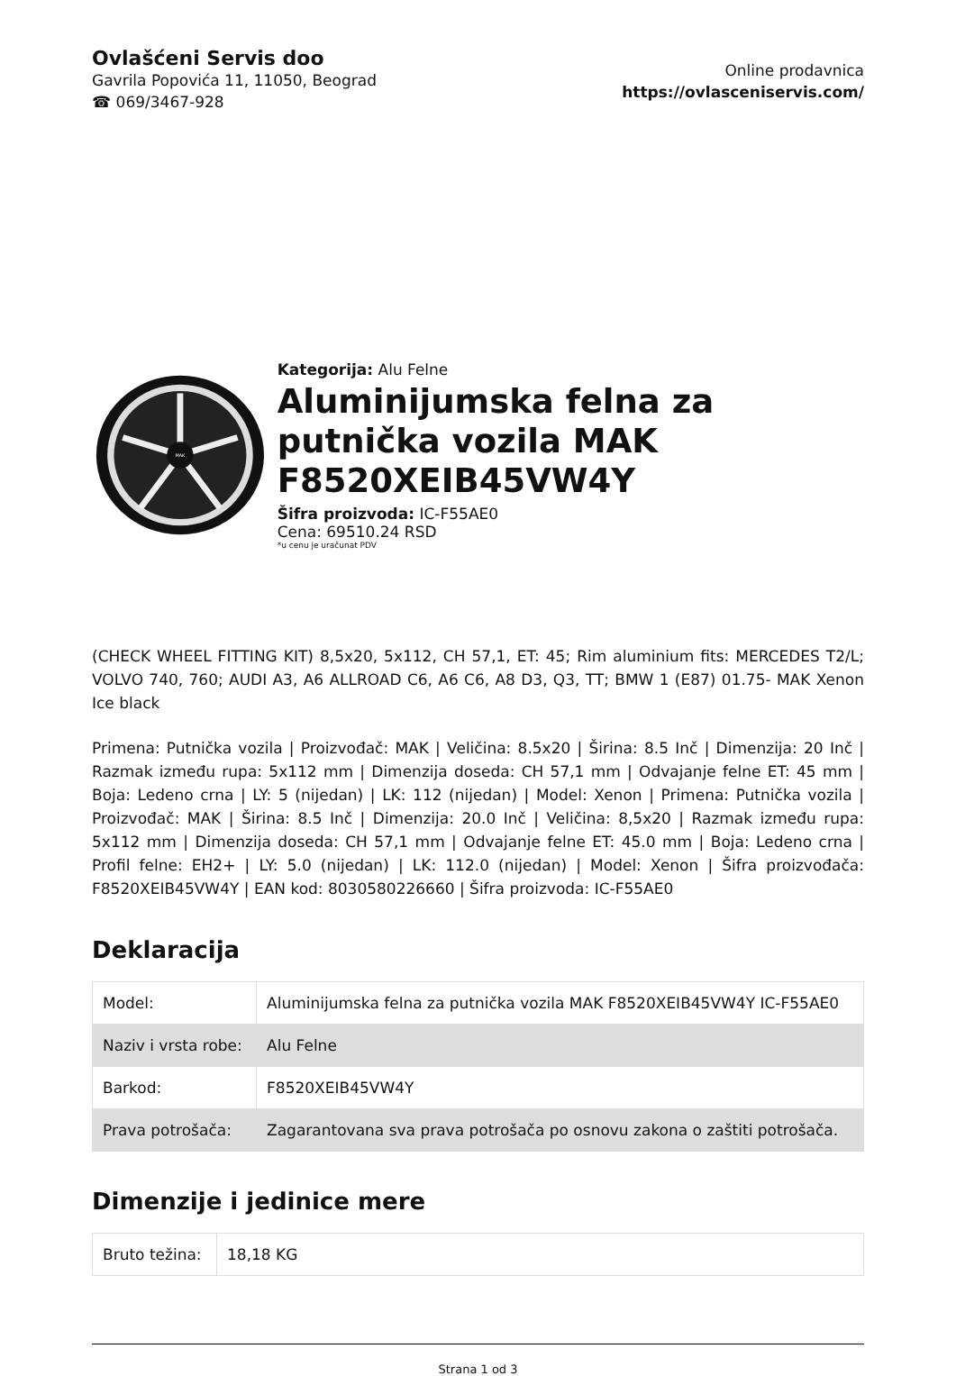Ovlašćeni Servis doo
Gavrila Popovića 11, 11050, Beograd
☎ 069/3467-928
Online prodavnica
https://ovlasceniservis.com/
MAK
Kategorija: Alu Felne
Aluminijumska felna za putnička vozila MAK F8520XEIB45VW4Y
Šifra proizvoda: IC-F55AE0
Cena: 69510.24 RSD
*u cenu je uračunat PDV
(CHECK WHEEL FITTING KIT) 8,5x20, 5x112, CH 57,1, ET: 45; Rim aluminium fits: MERCEDES T2/L; VOLVO 740, 760; AUDI A3, A6 ALLROAD C6, A6 C6, A8 D3, Q3, TT; BMW 1 (E87) 01.75- MAK Xenon Ice black
Primena: Putnička vozila | Proizvođač: MAK | Veličina: 8.5x20 | Širina: 8.5 Inč | Dimenzija: 20 Inč | Razmak između rupa: 5x112 mm | Dimenzija doseda: CH 57,1 mm | Odvajanje felne ET: 45 mm | Boja: Ledeno crna | LY: 5 (nijedan) | LK: 112 (nijedan) | Model: Xenon | Primena: Putnička vozila | Proizvođač: MAK | Širina: 8.5 Inč | Dimenzija: 20.0 Inč | Veličina: 8,5x20 | Razmak između rupa: 5x112 mm | Dimenzija doseda: CH 57,1 mm | Odvajanje felne ET: 45.0 mm | Boja: Ledeno crna | Profil felne: EH2+ | LY: 5.0 (nijedan) | LK: 112.0 (nijedan) | Model: Xenon | Šifra proizvođača: F8520XEIB45VW4Y | EAN kod: 8030580226660 | Šifra proizvoda: IC-F55AE0
Deklaracija
| Model: | Aluminijumska felna za putnička vozila MAK F8520XEIB45VW4Y IC-F55AE0 |
| Naziv i vrsta robe: | Alu Felne |
| Barkod: | F8520XEIB45VW4Y |
| Prava potrošača: | Zagarantovana sva prava potrošača po osnovu zakona o zaštiti potrošača. |
Dimenzije i jedinice mere
| Bruto težina: | 18,18 KG |
Strana 1 od 3